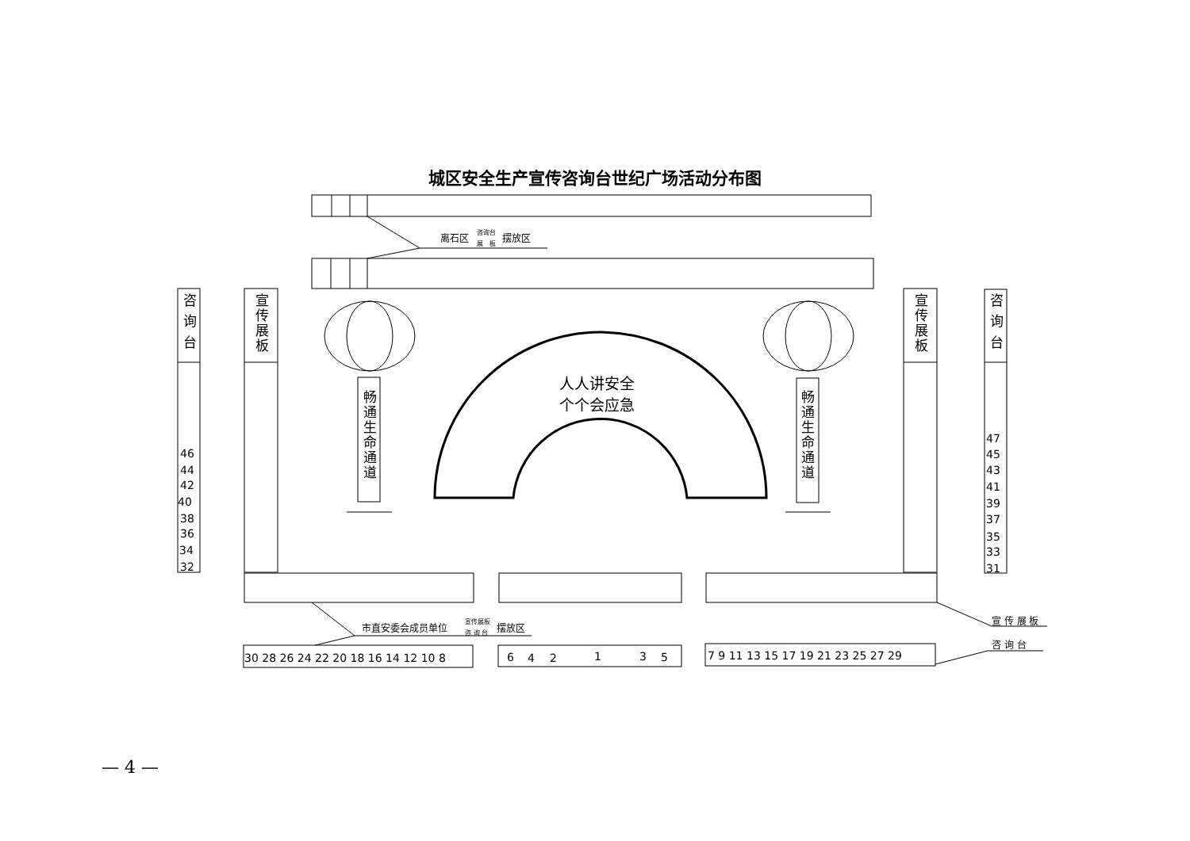城区安全生产宣传咨询台世纪广场活动分布图
离石区
咨询台
展　板
摆放区
咨 询 台
宣传展板
46
44
42
40
38
36
34
32
宣传展板
咨 询 台
47
45
43
41
39
37
35
33
31
畅通生命通道
畅通生命通道
人人讲安全
个个会应急
市直安委会成员单位
宣传展板
咨 询 台
摆放区
宣 传 展 板
咨 询 台
30 28 26 24 22 20 18 16 14 12 10 8
6
4
2
1
3
5
7 9 11 13 15 17 19 21 23 25 27 29
— 4 —